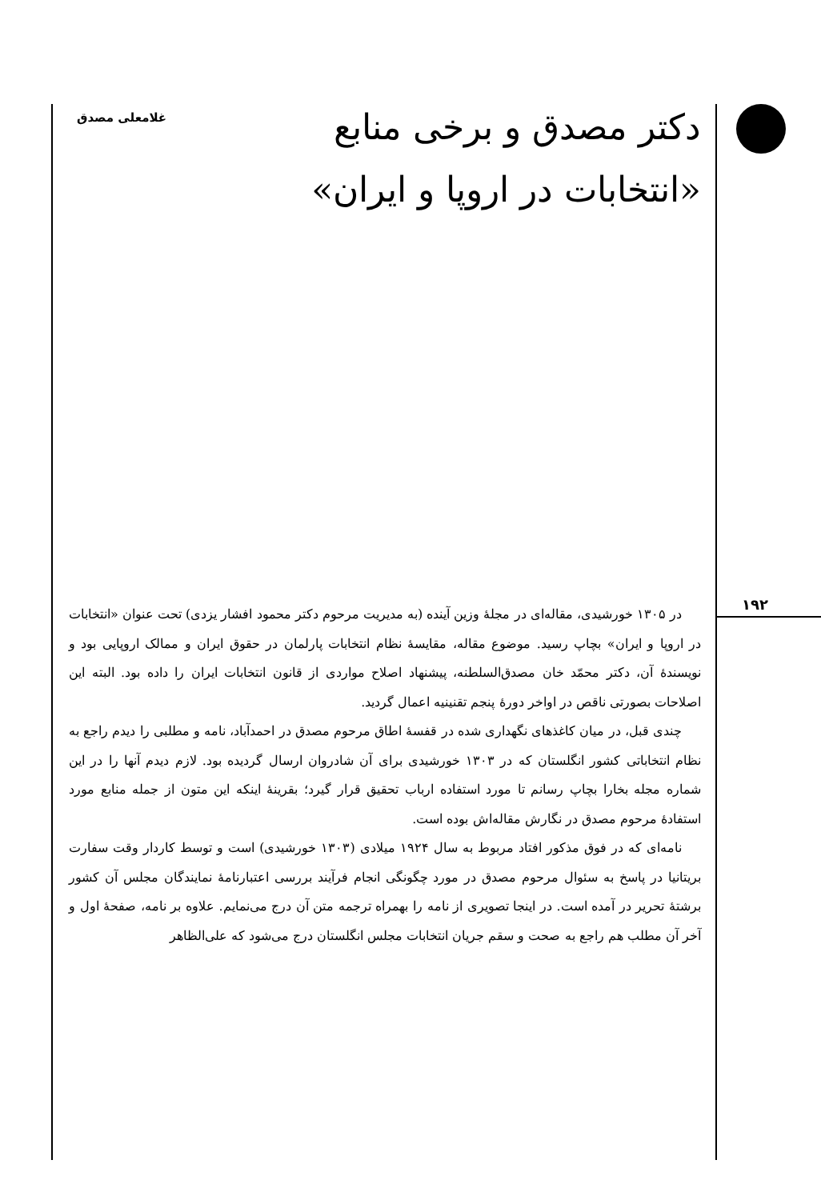دکتر مصدق و برخی منابع
«انتخابات در اروپا و ایران»
غلامعلی مصدق
۱۹۲
در ۱۳۰۵ خورشیدی، مقاله‌ای در مجلهٔ وزین آینده (به مدیریت مرحوم دکتر محمود افشار یزدی) تحت عنوان «انتخابات در اروپا و ایران» بچاپ رسید. موضوع مقاله، مقایسهٔ نظام انتخابات پارلمان در حقوق ایران و ممالک اروپایی بود و نویسندهٔ آن، دکتر محمّد خان مصدق‌السلطنه، پیشنهاد اصلاح مواردی از قانون انتخابات ایران را داده بود. البته این اصلاحات بصورتی ناقص در اواخر دورهٔ پنجم تقنینیه اعمال گردید.
چندی قبل، در میان کاغذهای نگهداری شده در قفسهٔ اطاق مرحوم مصدق در احمدآباد، نامه و مطلبی را دیدم راجع به نظام انتخاباتی کشور انگلستان که در ۱۳۰۳ خورشیدی برای آن شادروان ارسال گردیده بود. لازم دیدم آنها را در این شماره مجله بخارا بچاپ رسانم تا مورد استفاده ارباب تحقیق قرار گیرد؛ بقرینهٔ اینکه این متون از جمله منابع مورد استفادهٔ مرحوم مصدق در نگارش مقاله‌اش بوده است.
نامه‌ای که در فوق مذکور افتاد مربوط به سال ۱۹۲۴ میلادی (۱۳۰۳ خورشیدی) است و توسط کاردار وقت سفارت بریتانیا در پاسخ به سئوال مرحوم مصدق در مورد چگونگی انجام فرآیند بررسی اعتبارنامهٔ نمایندگان مجلس آن کشور برشتهٔ تحریر در آمده است. در اینجا تصویری از نامه را بهمراه ترجمه متن آن درج می‌نمایم. علاوه بر نامه، صفحهٔ اول و آخر آن مطلب هم راجع به صحت و سقم جریان انتخابات مجلس انگلستان درج می‌شود که علی‌الظاهر